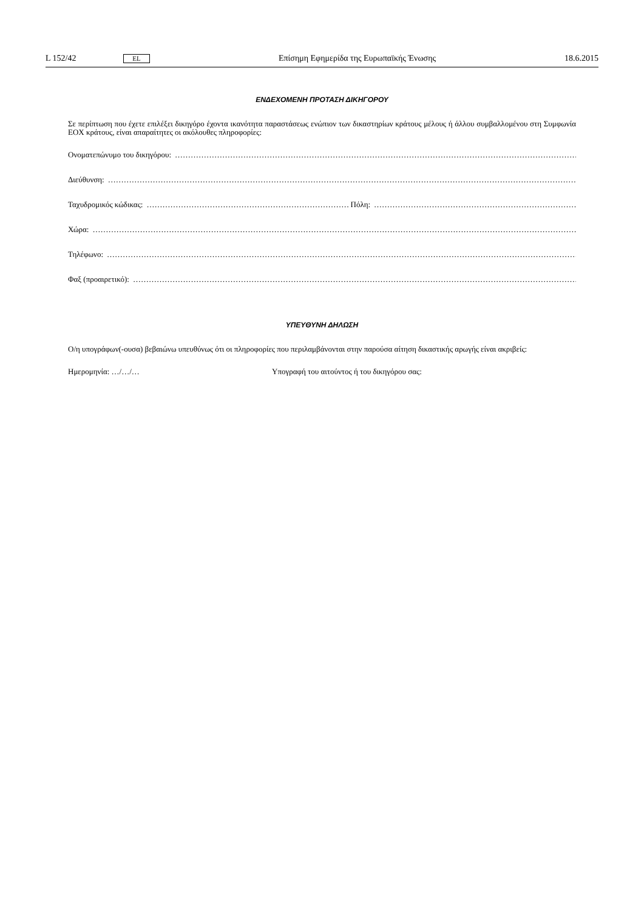L 152/42 EL Επίσημη Εφημερίδα της Ευρωπαϊκής Ένωσης 18.6.2015
ΕΝΔΕΧΟΜΕΝΗ ΠΡΟΤΑΣΗ ΔΙΚΗΓΟΡΟΥ
Σε περίπτωση που έχετε επιλέξει δικηγόρο έχοντα ικανότητα παραστάσεως ενώπιον των δικαστηρίων κράτους μέλους ή άλλου συμβαλλομένου στη Συμφωνία ΕΟΧ κράτους, είναι απαραίτητες οι ακόλουθες πληροφορίες:
Ονοματεπώνυμο του δικηγόρου:
Διεύθυνση:
Ταχυδρομικός κώδικας: Πόλη:
Χώρα:
Τηλέφωνο:
Φαξ (προαιρετικό):
ΥΠΕΥΘΥΝΗ ΔΗΛΩΣΗ
Ο/η υπογράφων(-ουσα) βεβαιώνω υπευθύνως ότι οι πληροφορίες που περιλαμβάνονται στην παρούσα αίτηση δικαστικής αρωγής είναι ακριβείς:
Ημερομηνία: …/…/… Υπογραφή του αιτούντος ή του δικηγόρου σας: